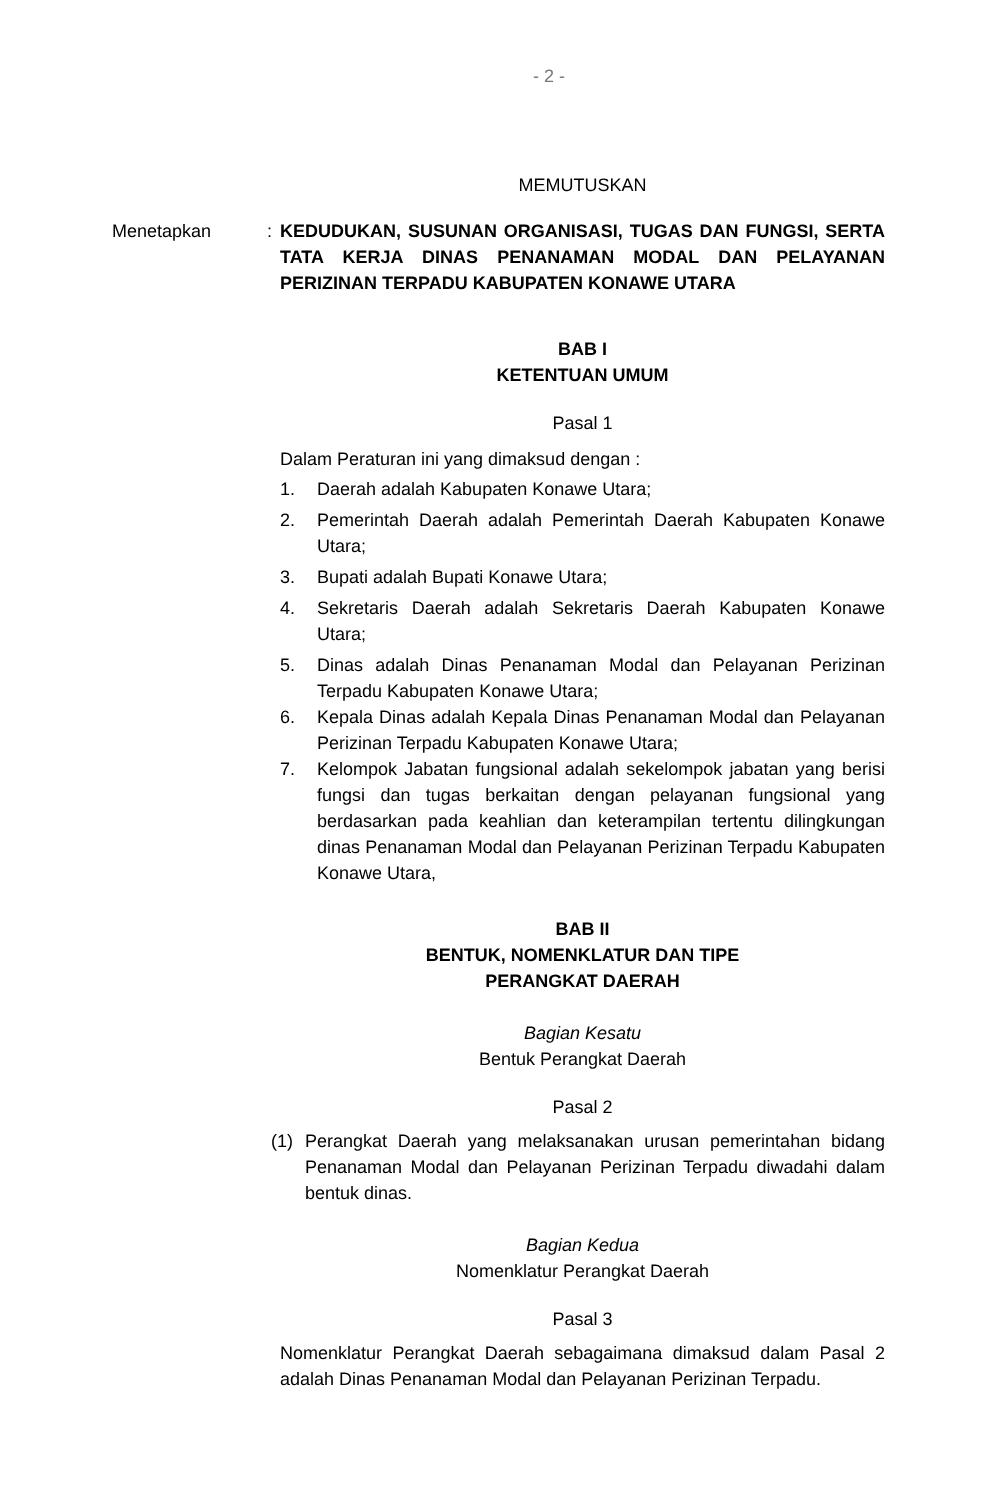- 2 -
MEMUTUSKAN
Menetapkan : KEDUDUKAN, SUSUNAN ORGANISASI, TUGAS DAN FUNGSI, SERTA TATA KERJA DINAS PENANAMAN MODAL DAN PELAYANAN PERIZINAN TERPADU KABUPATEN KONAWE UTARA
BAB I
KETENTUAN UMUM
Pasal 1
Dalam Peraturan ini yang dimaksud dengan :
1. Daerah adalah Kabupaten Konawe Utara;
2. Pemerintah Daerah adalah Pemerintah Daerah Kabupaten Konawe Utara;
3. Bupati adalah Bupati Konawe Utara;
4. Sekretaris Daerah adalah Sekretaris Daerah Kabupaten Konawe Utara;
5. Dinas adalah Dinas Penanaman Modal dan Pelayanan Perizinan Terpadu Kabupaten Konawe Utara;
6. Kepala Dinas adalah Kepala Dinas Penanaman Modal dan Pelayanan Perizinan Terpadu Kabupaten Konawe Utara;
7. Kelompok Jabatan fungsional adalah sekelompok jabatan yang berisi fungsi dan tugas berkaitan dengan pelayanan fungsional yang berdasarkan pada keahlian dan keterampilan tertentu dilingkungan dinas Penanaman Modal dan Pelayanan Perizinan Terpadu Kabupaten Konawe Utara,
BAB II
BENTUK, NOMENKLATUR DAN TIPE
PERANGKAT DAERAH
Bagian Kesatu
Bentuk Perangkat Daerah
Pasal 2
(1) Perangkat Daerah yang melaksanakan urusan pemerintahan bidang Penanaman Modal dan Pelayanan Perizinan Terpadu diwadahi dalam bentuk dinas.
Bagian Kedua
Nomenklatur Perangkat Daerah
Pasal 3
Nomenklatur Perangkat Daerah sebagaimana dimaksud dalam Pasal 2 adalah Dinas Penanaman Modal dan Pelayanan Perizinan Terpadu.